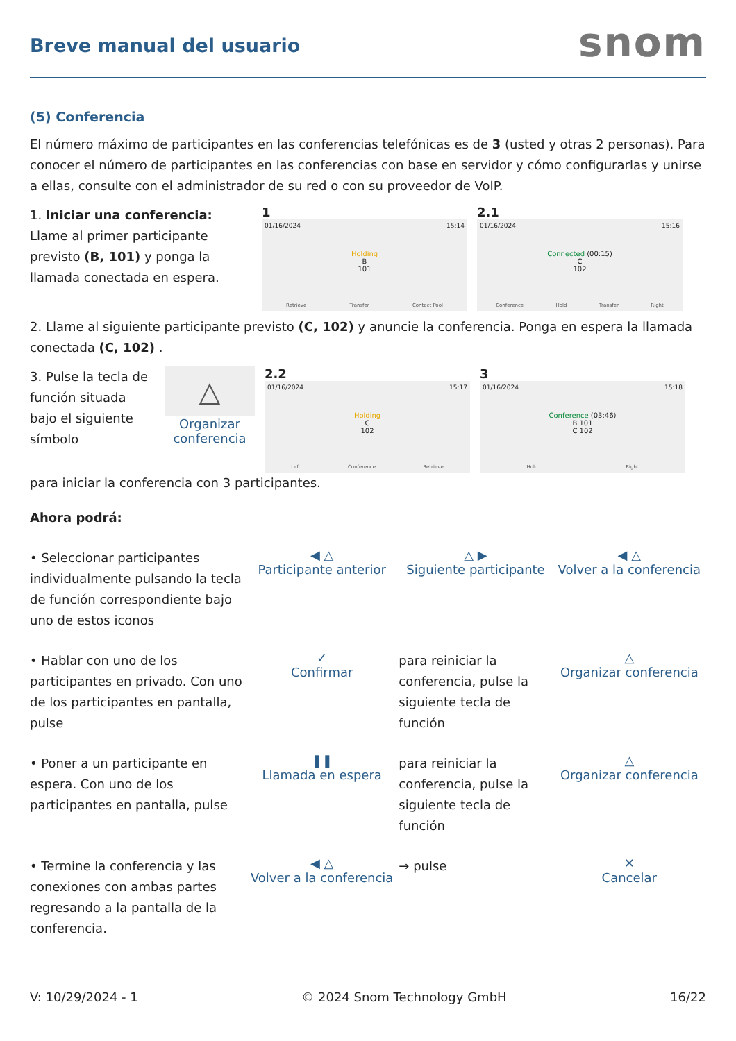Breve manual del usuario
snom
(5) Conferencia
El número máximo de participantes en las conferencias telefónicas es de 3 (usted y otras 2 personas). Para conocer el número de participantes en las conferencias con base en servidor y cómo configurarlas y unirse a ellas, consulte con el administrador de su red o con su proveedor de VoIP.
1. Iniciar una conferencia: Llame al primer participante previsto (B, 101) y ponga la llamada conectada en espera.
1
01/16/2024 15:14
Holding
B
101
Retrieve Transfer Contact Pool
2.1
01/16/2024 15:16
Connected (00:15)
C
102
Conference Hold Transfer Right
2. Llame al siguiente participante previsto (C, 102) y anuncie la conferencia. Ponga en espera la llamada conectada (C, 102) .
3. Pulse la tecla de función situada bajo el siguiente símbolo
△
Organizar
conferencia
2.2
01/16/2024 15:17
Holding
C
102
Left Conference Retrieve
3
01/16/2024 15:18
Conference (03:46)
B 101
C 102
Hold Right
para iniciar la conferencia con 3 participantes.
Ahora podrá:
• Seleccionar participantes individualmente pulsando la tecla de función correspondiente bajo uno de estos iconos
◀ △
Participante anterior
△ ▶
Siguiente participante
◀ △
Volver a la conferencia
• Hablar con uno de los participantes en privado. Con uno de los participantes en pantalla, pulse
✓
Confirmar
para reiniciar la conferencia, pulse la siguiente tecla de función
△
Organizar conferencia
• Poner a un participante en espera. Con uno de los participantes en pantalla, pulse
❚❚
Llamada en espera
para reiniciar la conferencia, pulse la siguiente tecla de función
△
Organizar conferencia
• Termine la conferencia y las conexiones con ambas partes regresando a la pantalla de la conferencia.
◀ △
Volver a la conferencia
→ pulse
✕
Cancelar
V: 10/29/2024 - 1 © 2024 Snom Technology GmbH 16/22